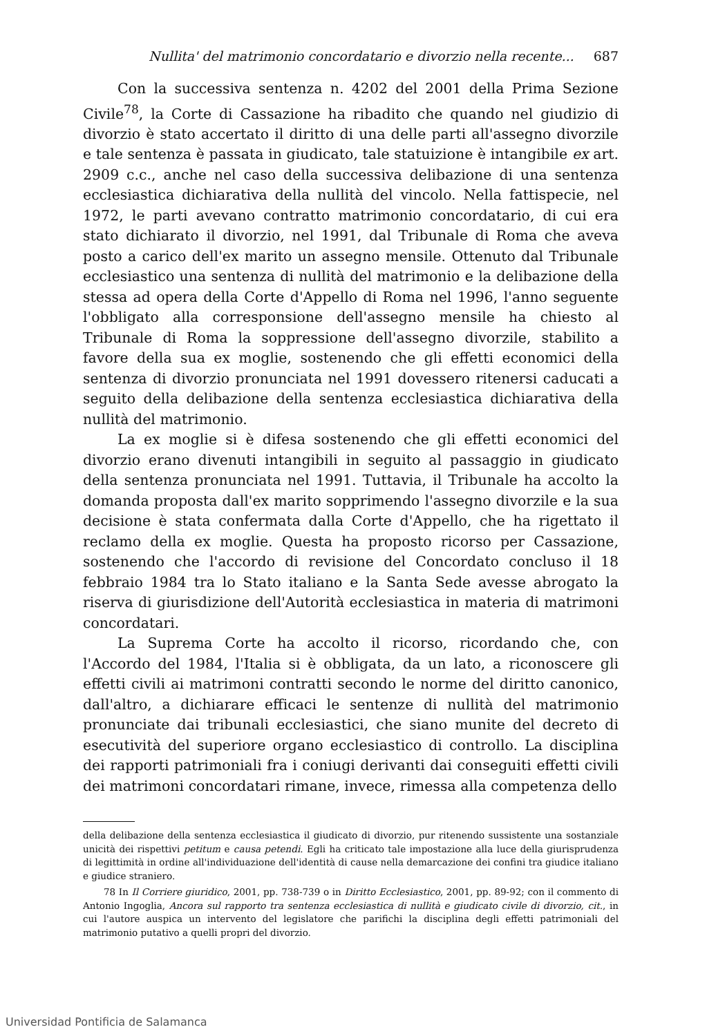Nullita' del matrimonio concordatario e divorzio nella recente... 687
Con la successiva sentenza n. 4202 del 2001 della Prima Sezione Civile<sup>78</sup>, la Corte di Cassazione ha ribadito che quando nel giudizio di divorzio è stato accertato il diritto di una delle parti all'assegno divorzile e tale sentenza è passata in giudicato, tale statuizione è intangibile ex art. 2909 c.c., anche nel caso della successiva delibazione di una sentenza ecclesiastica dichiarativa della nullità del vincolo. Nella fattispecie, nel 1972, le parti avevano contratto matrimonio concordatario, di cui era stato dichiarato il divorzio, nel 1991, dal Tribunale di Roma che aveva posto a carico dell'ex marito un assegno mensile. Ottenuto dal Tribunale ecclesiastico una sentenza di nullità del matrimonio e la delibazione della stessa ad opera della Corte d'Appello di Roma nel 1996, l'anno seguente l'obbligato alla corresponsione dell'assegno mensile ha chiesto al Tribunale di Roma la soppressione dell'assegno divorzile, stabilito a favore della sua ex moglie, sostenendo che gli effetti economici della sentenza di divorzio pronunciata nel 1991 dovessero ritenersi caducati a seguito della delibazione della sentenza ecclesiastica dichiarativa della nullità del matrimonio.
La ex moglie si è difesa sostenendo che gli effetti economici del divorzio erano divenuti intangibili in seguito al passaggio in giudicato della sentenza pronunciata nel 1991. Tuttavia, il Tribunale ha accolto la domanda proposta dall'ex marito sopprimendo l'assegno divorzile e la sua decisione è stata confermata dalla Corte d'Appello, che ha rigettato il reclamo della ex moglie. Questa ha proposto ricorso per Cassazione, sostenendo che l'accordo di revisione del Concordato concluso il 18 febbraio 1984 tra lo Stato italiano e la Santa Sede avesse abrogato la riserva di giurisdizione dell'Autorità ecclesiastica in materia di matrimoni concordatari.
La Suprema Corte ha accolto il ricorso, ricordando che, con l'Accordo del 1984, l'Italia si è obbligata, da un lato, a riconoscere gli effetti civili ai matrimoni contratti secondo le norme del diritto canonico, dall'altro, a dichiarare efficaci le sentenze di nullità del matrimonio pronunciate dai tribunali ecclesiastici, che siano munite del decreto di esecutività del superiore organo ecclesiastico di controllo. La disciplina dei rapporti patrimoniali fra i coniugi derivanti dai conseguiti effetti civili dei matrimoni concordatari rimane, invece, rimessa alla competenza dello
della delibazione della sentenza ecclesiastica il giudicato di divorzio, pur ritenendo sussistente una sostanziale unicità dei rispettivi petitum e causa petendi. Egli ha criticato tale impostazione alla luce della giurisprudenza di legittimità in ordine all'individuazione dell'identità di cause nella demarcazione dei confini tra giudice italiano e giudice straniero.
78 In Il Corriere giuridico, 2001, pp. 738-739 o in Diritto Ecclesiastico, 2001, pp. 89-92; con il commento di Antonio Ingoglia, Ancora sul rapporto tra sentenza ecclesiastica di nullità e giudicato civile di divorzio, cit., in cui l'autore auspica un intervento del legislatore che parifichi la disciplina degli effetti patrimoniali del matrimonio putativo a quelli propri del divorzio.
Universidad Pontificia de Salamanca